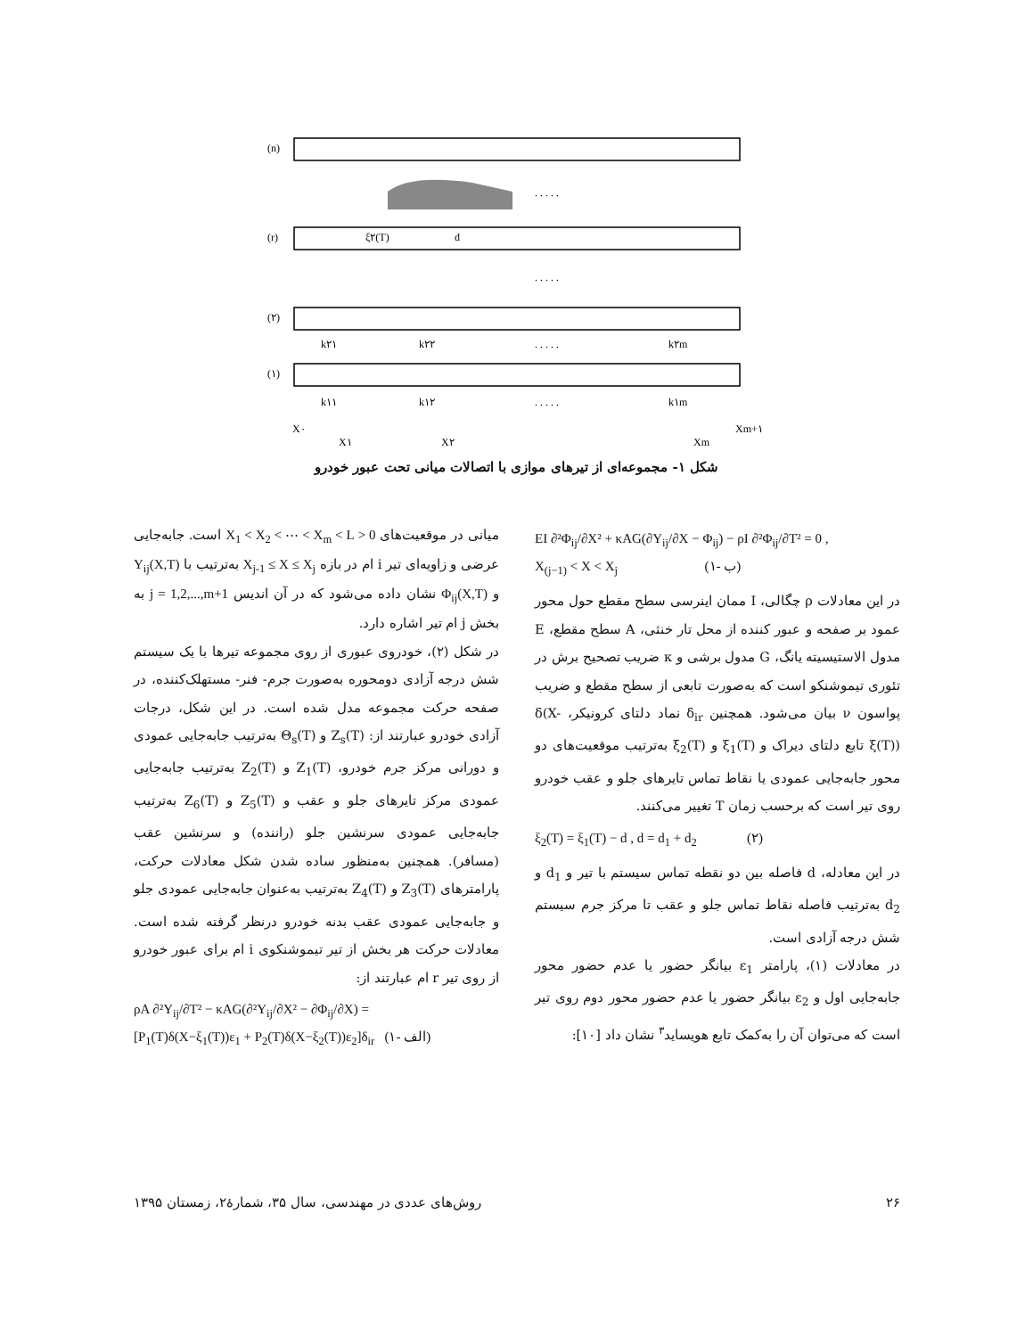(n)
(r)
(۲)
(۱)
k۲۱
k۲۲
k۲m
k۱۱
k۱۲
k۱m
X۰
X۱
X۲
Xm
Xm+۱
ξ۲(T)
d
. . . . .
. . . . .
. . . . .
. . . . .
شکل ۱- مجموعه‌ای از تیرهای موازی با اتصالات میانی تحت عبور خودرو
میانی در موقعیت‌های 0 < X<sub>1</sub> < X<sub>2</sub> < ⋯ < X<sub>m</sub> < L است. جابه‌جایی عرضی و زاویه‌ای تیر i ام در بازه X<sub>j-1</sub> ≤ X ≤ X<sub>j</sub> به‌ترتیب با Y<sub>ij</sub>(X,T) و Φ<sub>ij</sub>(X,T) نشان داده می‌شود که در آن اندیس j = 1,2,...,m+1 به بخش j ام تیر اشاره دارد.
در شکل (۲)، خودروی عبوری از روی مجموعه تیرها با یک سیستم شش درجه آزادی دومحوره به‌صورت جرم- فنر- مستهلک‌کننده، در صفحه حرکت مجموعه مدل شده است. در این شکل، درجات آزادی خودرو عبارتند از: Z<sub>s</sub>(T) و Θ<sub>s</sub>(T) به‌ترتیب جابه‌جایی عمودی و دورانی مرکز جرم خودرو، Z<sub>1</sub>(T) و Z<sub>2</sub>(T) به‌ترتیب جابه‌جایی عمودی مرکز تایرهای جلو و عقب و Z<sub>5</sub>(T) و Z<sub>6</sub>(T) به‌ترتیب جابه‌جایی عمودی سرنشین جلو (راننده) و سرنشین عقب (مسافر). همچنین به‌منظور ساده شدن شکل معادلات حرکت، پارامترهای Z<sub>3</sub>(T) و Z<sub>4</sub>(T) به‌ترتیب به‌عنوان جابه‌جایی عمودی جلو و جابه‌جایی عمودی عقب بدنه خودرو درنظر گرفته شده است. معادلات حرکت هر بخش از تیر تیموشنکوی i ام برای عبور خودرو از روی تیر r ام عبارتند از:
ρA ∂²Y<sub>ij</sub>/∂T² − κAG(∂²Y<sub>ij</sub>/∂X² − ∂Φ<sub>ij</sub>/∂X) =
[P<sub>1</sub>(T)δ(X−ξ<sub>1</sub>(T))ε<sub>1</sub> + P<sub>2</sub>(T)δ(X−ξ<sub>2</sub>(T))ε<sub>2</sub>]δ<sub>ir</sub> (۱- الف)
EI ∂²Φ<sub>ij</sub>/∂X² + κAG(∂Y<sub>ij</sub>/∂X − Φ<sub>ij</sub>) − ρI ∂²Φ<sub>ij</sub>/∂T² = 0 ,
X<sub>(j−1)</sub> < X < X<sub>j</sub> (۱- ب)
در این معادلات ρ چگالی، I ممان اینرسی سطح مقطع حول محور عمود بر صفحه و عبور کننده از محل تار خنثی، A سطح مقطع، E مدول الاستیسیته یانگ، G مدول برشی و κ ضریب تصحیح برش در تئوری تیموشنکو است که به‌صورت تابعی از سطح مقطع و ضریب پواسون ν بیان می‌شود. همچنین δ<sub>ir</sub> نماد دلتای کرونیکر، δ(X-ξ(T)) تابع دلتای دیراک و ξ<sub>1</sub>(T) و ξ<sub>2</sub>(T) به‌ترتیب موقعیت‌های دو محور جابه‌جایی عمودی یا نقاط تماس تایرهای جلو و عقب خودرو روی تیر است که برحسب زمان T تغییر می‌کنند.
ξ<sub>2</sub>(T) = ξ<sub>1</sub>(T) − d , d = d<sub>1</sub> + d<sub>2</sub> (۲)
در این معادله، d فاصله بین دو نقطه تماس سیستم با تیر و d<sub>1</sub> و d<sub>2</sub> به‌ترتیب فاصله نقاط تماس جلو و عقب تا مرکز جرم سیستم شش درجه آزادی است.
در معادلات (۱)، پارامتر ε<sub>1</sub> بیانگر حضور یا عدم حضور محور جابه‌جایی اول و ε<sub>2</sub> بیانگر حضور یا عدم حضور محور دوم روی تیر است که می‌توان آن را به‌کمک تابع هویساید<sup>۳</sup> نشان داد [۱۰]:
۲۶ روش‌های عددی در مهندسی، سال ۳۵، شمارهٔ۲، زمستان ۱۳۹۵